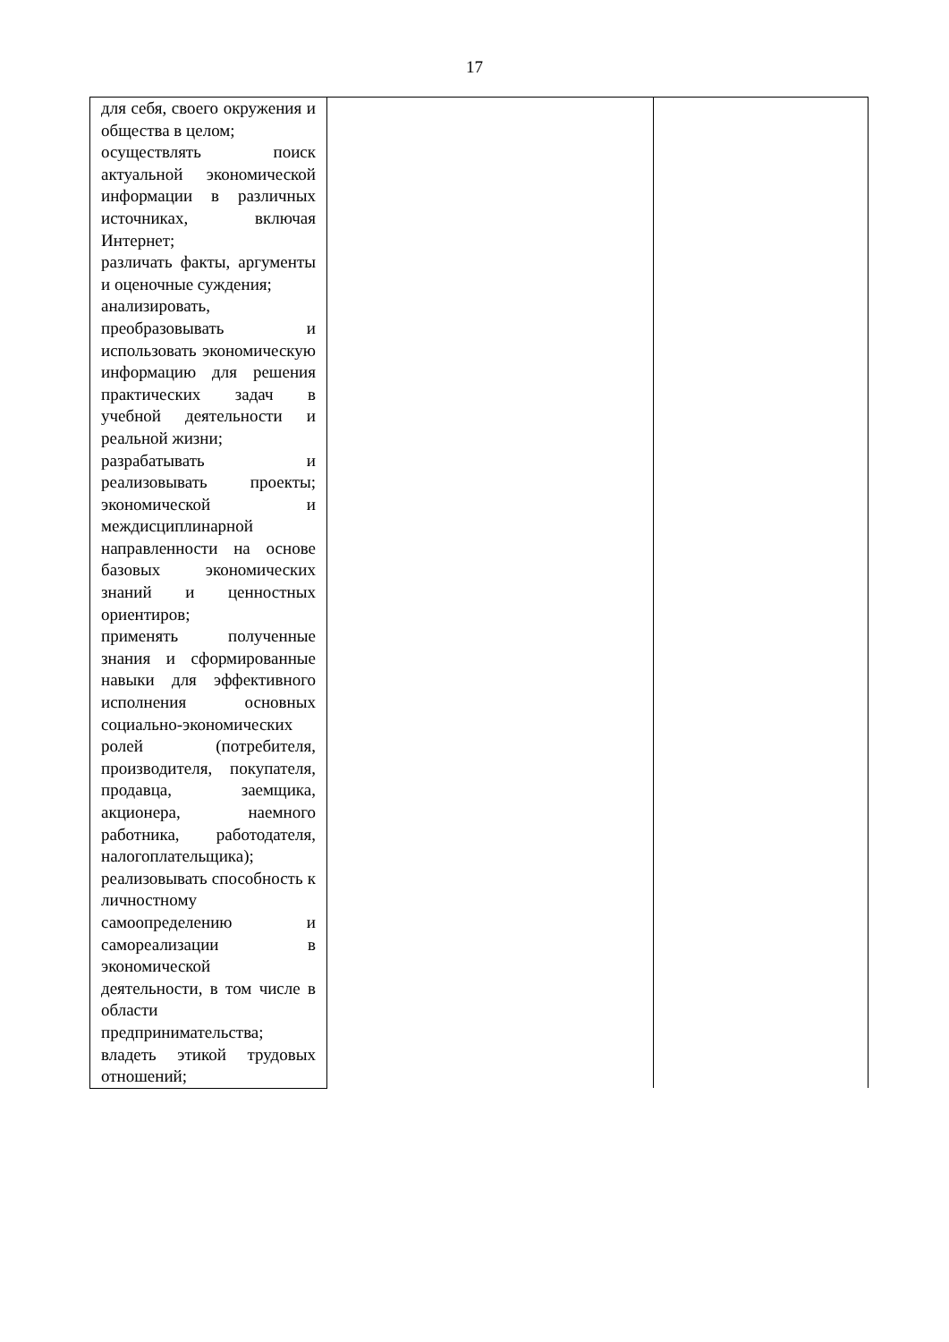17
| для себя, своего окружения и общества в целом; осуществлять поиск актуальной экономической информации в различных источниках, включая Интернет; различать факты, аргументы и оценочные суждения; анализировать, преобразовывать и использовать экономическую информацию для решения практических задач в учебной деятельности и реальной жизни; разрабатывать и реализовывать проекты; экономической и междисциплинарной направленности на основе базовых экономических знаний и ценностных ориентиров; применять полученные знания и сформированные навыки для эффективного исполнения основных социально-экономических ролей (потребителя, производителя, покупателя, продавца, заемщика, акционера, наемного работника, работодателя, налогоплательщика); реализовывать способность к личностному самоопределению и самореализации в экономической деятельности, в том числе в области предпринимательства; владеть этикой трудовых отношений; | | |